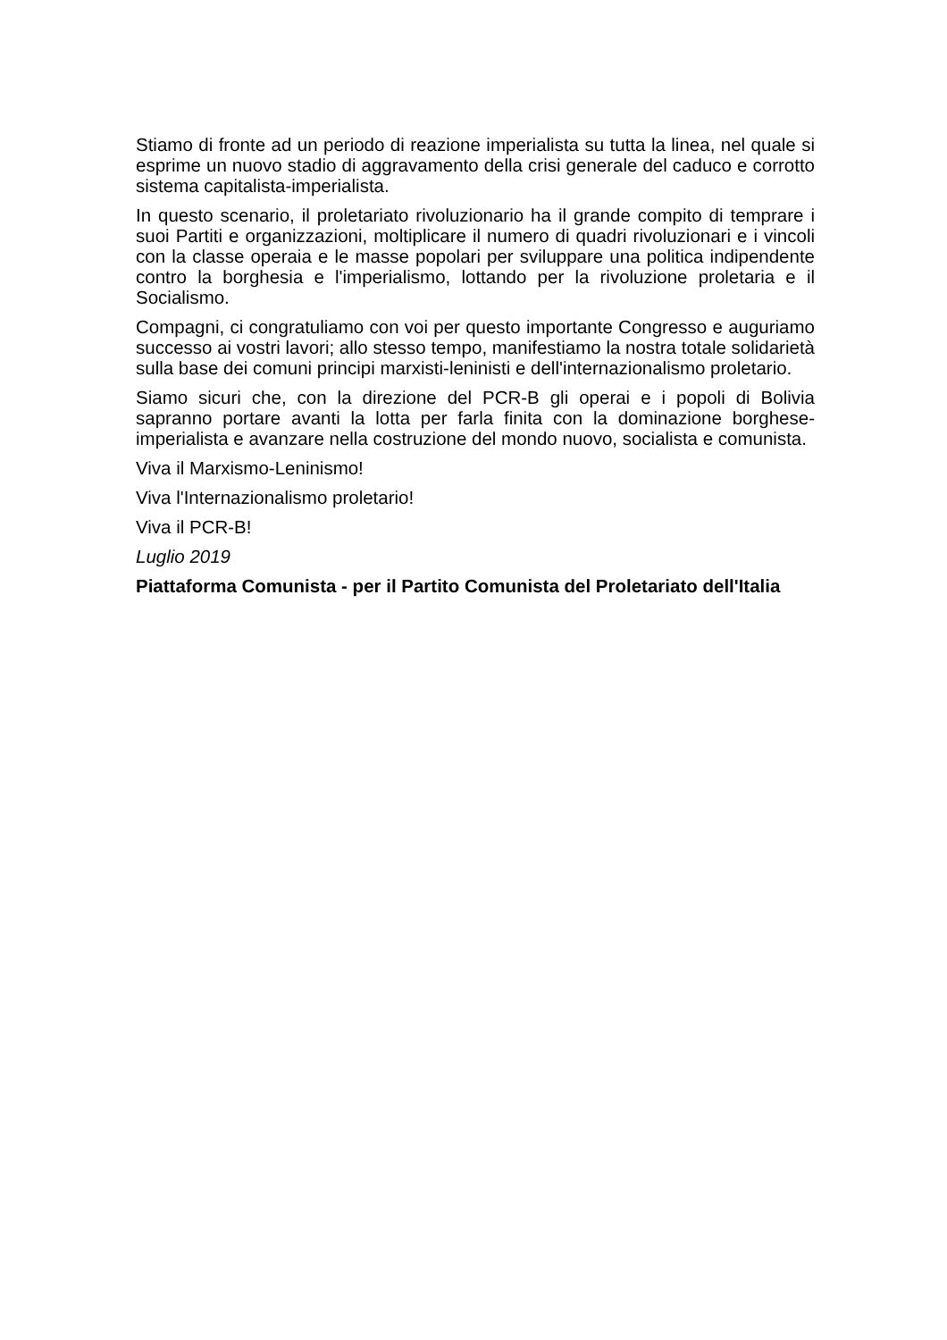Stiamo di fronte ad un periodo di reazione imperialista su tutta la linea, nel quale si esprime un nuovo stadio di aggravamento della crisi generale del caduco e corrotto sistema capitalista-imperialista.
In questo scenario, il proletariato rivoluzionario ha il grande compito di temprare i suoi Partiti e organizzazioni, moltiplicare il numero di quadri rivoluzionari e i vincoli con la classe operaia e le masse popolari per sviluppare una politica indipendente contro la borghesia e l'imperialismo, lottando per la rivoluzione proletaria e il Socialismo.
Compagni, ci congratuliamo con voi per questo importante Congresso e auguriamo successo ai vostri lavori; allo stesso tempo, manifestiamo la nostra totale solidarietà sulla base dei comuni principi marxisti-leninisti e dell'internazionalismo proletario.
Siamo sicuri che, con la direzione del PCR-B gli operai e i popoli di Bolivia sapranno portare avanti la lotta per farla finita con la dominazione borghese-imperialista e avanzare nella costruzione del mondo nuovo, socialista e comunista.
Viva il Marxismo-Leninismo!
Viva l'Internazionalismo proletario!
Viva il PCR-B!
Luglio 2019
Piattaforma Comunista - per il Partito Comunista del Proletariato dell'Italia